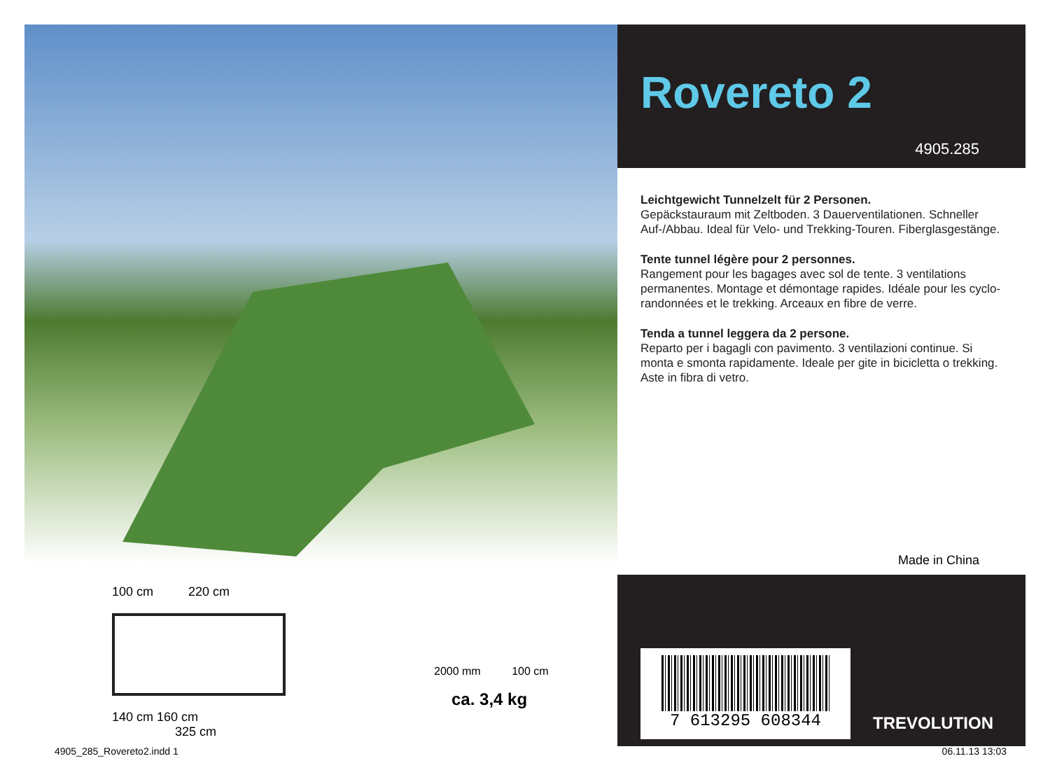100 cm 220 cm
140 cm 160 cm
325 cm
2000 mm 100 cm
ca. 3,4 kg
Rovereto 2
4905.285
Leichtgewicht Tunnelzelt für 2 Personen.
Gepäckstauraum mit Zeltboden. 3 Dauerventilationen. Schneller Auf-/Abbau. Ideal für Velo- und Trekking-Touren. Fiberglasgestänge.
Tente tunnel légère pour 2 personnes.
Rangement pour les bagages avec sol de tente. 3 ventilations permanentes. Montage et démontage rapides. Idéale pour les cyclo-randonnées et le trekking. Arceaux en fibre de verre.
Tenda a tunnel leggera da 2 persone.
Reparto per i bagagli con pavimento. 3 ventilazioni continue. Si monta e smonta rapidamente. Ideale per gite in bicicletta o trekking. Aste in fibra di vetro.
Made in China
7 613295 608344
TREVOLUTION
4905_285_Rovereto2.indd 1 06.11.13 13:03